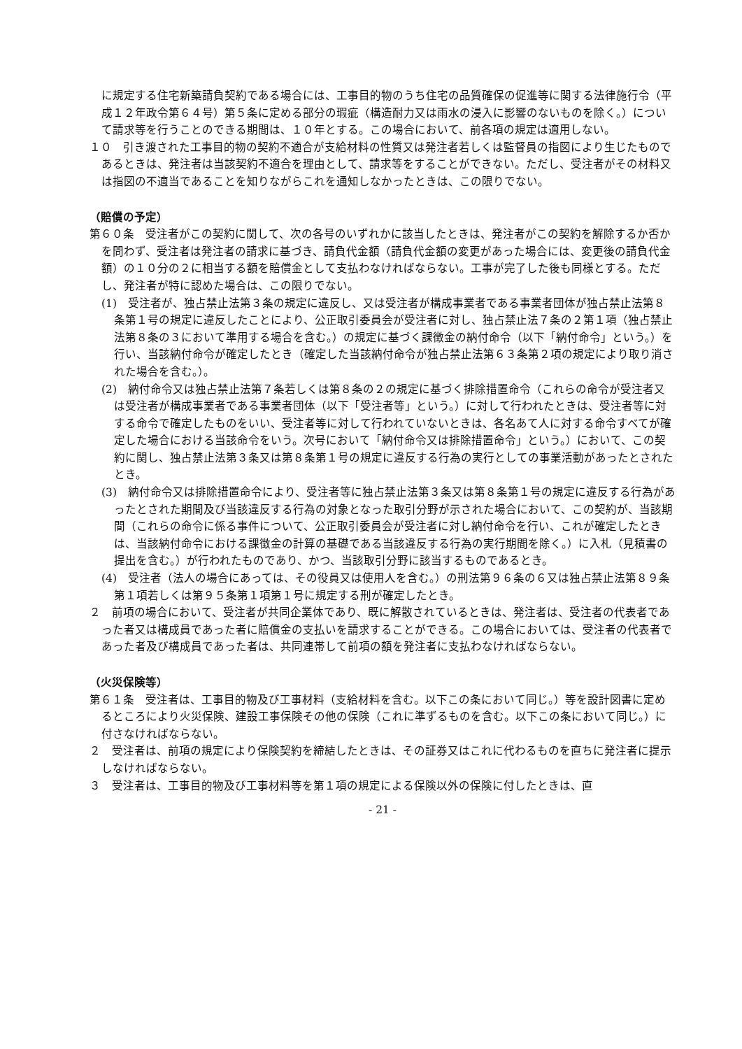に規定する住宅新築請負契約である場合には、工事目的物のうち住宅の品質確保の促進等に関する法律施行令（平成１２年政令第６４号）第５条に定める部分の瑕疵（構造耐力又は雨水の浸入に影響のないものを除く。）について請求等を行うことのできる期間は、１０年とする。この場合において、前各項の規定は適用しない。
１０　引き渡された工事目的物の契約不適合が支給材料の性質又は発注者若しくは監督員の指図により生じたものであるときは、発注者は当該契約不適合を理由として、請求等をすることができない。ただし、受注者がその材料又は指図の不適当であることを知りながらこれを通知しなかったときは、この限りでない。
（賠償の予定）
第６０条　受注者がこの契約に関して、次の各号のいずれかに該当したときは、発注者がこの契約を解除するか否かを問わず、受注者は発注者の請求に基づき、請負代金額（請負代金額の変更があった場合には、変更後の請負代金額）の１０分の２に相当する額を賠償金として支払わなければならない。工事が完了した後も同様とする。ただし、発注者が特に認めた場合は、この限りでない。
(1)　受注者が、独占禁止法第３条の規定に違反し、又は受注者が構成事業者である事業者団体が独占禁止法第８条第１号の規定に違反したことにより、公正取引委員会が受注者に対し、独占禁止法７条の２第１項（独占禁止法第８条の３において準用する場合を含む。）の規定に基づく課徴金の納付命令（以下「納付命令」という。）を行い、当該納付命令が確定したとき（確定した当該納付命令が独占禁止法第６３条第２項の規定により取り消された場合を含む。）。
(2)　納付命令又は独占禁止法第７条若しくは第８条の２の規定に基づく排除措置命令（これらの命令が受注者又は受注者が構成事業者である事業者団体（以下「受注者等」という。）に対して行われたときは、受注者等に対する命令で確定したものをいい、受注者等に対して行われていないときは、各名あて人に対する命令すべてが確定した場合における当該命令をいう。次号において「納付命令又は排除措置命令」という。）において、この契約に関し、独占禁止法第３条又は第８条第１号の規定に違反する行為の実行としての事業活動があったとされたとき。
(3)　納付命令又は排除措置命令により、受注者等に独占禁止法第３条又は第８条第１号の規定に違反する行為があったとされた期間及び当該違反する行為の対象となった取引分野が示された場合において、この契約が、当該期間（これらの命令に係る事件について、公正取引委員会が受注者に対し納付命令を行い、これが確定したときは、当該納付命令における課徴金の計算の基礎である当該違反する行為の実行期間を除く。）に入札（見積書の提出を含む。）が行われたものであり、かつ、当該取引分野に該当するものであるとき。
(4)　受注者（法人の場合にあっては、その役員又は使用人を含む。）の刑法第９６条の６又は独占禁止法第８９条第１項若しくは第９５条第１項第１号に規定する刑が確定したとき。
２　前項の場合において、受注者が共同企業体であり、既に解散されているときは、発注者は、受注者の代表者であった者又は構成員であった者に賠償金の支払いを請求することができる。この場合においては、受注者の代表者であった者及び構成員であった者は、共同連帯して前項の額を発注者に支払わなければならない。
（火災保険等）
第６１条　受注者は、工事目的物及び工事材料（支給材料を含む。以下この条において同じ。）等を設計図書に定めるところにより火災保険、建設工事保険その他の保険（これに準ずるものを含む。以下この条において同じ。）に付さなければならない。
２　受注者は、前項の規定により保険契約を締結したときは、その証券又はこれに代わるものを直ちに発注者に提示しなければならない。
３　受注者は、工事目的物及び工事材料等を第１項の規定による保険以外の保険に付したときは、直
- 21 -